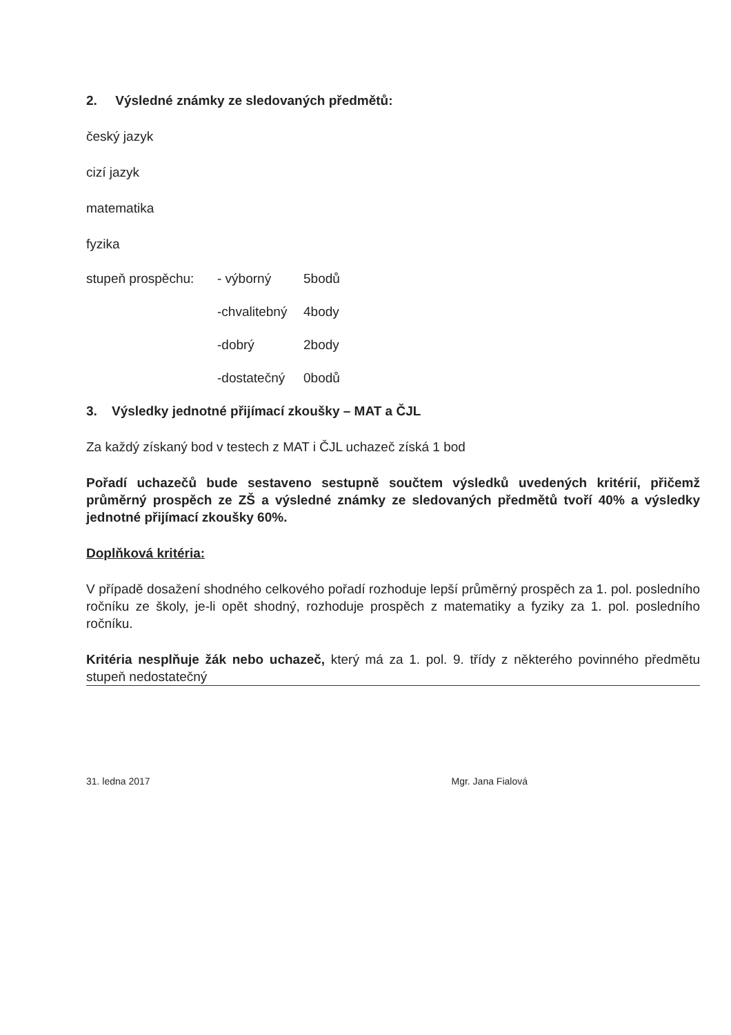2. Výsledné známky ze sledovaných předmětů:
český jazyk
cizí jazyk
matematika
fyzika
stupeň prospěchu: - výborný 5bodů
-chvalitebný 4body
-dobrý 2body
-dostatečný 0bodů
3. Výsledky jednotné přijímací zkoušky – MAT a ČJL
Za každý získaný bod v testech z MAT i ČJL uchazeč získá 1 bod
Pořadí uchazečů bude sestaveno sestupně součtem výsledků uvedených kritérií, přičemž průměrný prospěch ze ZŠ a výsledné známky ze sledovaných předmětů tvoří 40% a výsledky jednotné přijímací zkoušky 60%.
Doplňková kritéria:
V případě dosažení shodného celkového pořadí rozhoduje lepší průměrný prospěch za 1. pol. posledního ročníku ze školy, je-li opět shodný, rozhoduje prospěch z matematiky a fyziky za 1. pol. posledního ročníku.
Kritéria nesplňuje žák nebo uchazeč, který má za 1. pol. 9. třídy z některého povinného předmětu stupeň nedostatečný
31. ledna 2017 Mgr. Jana Fialová